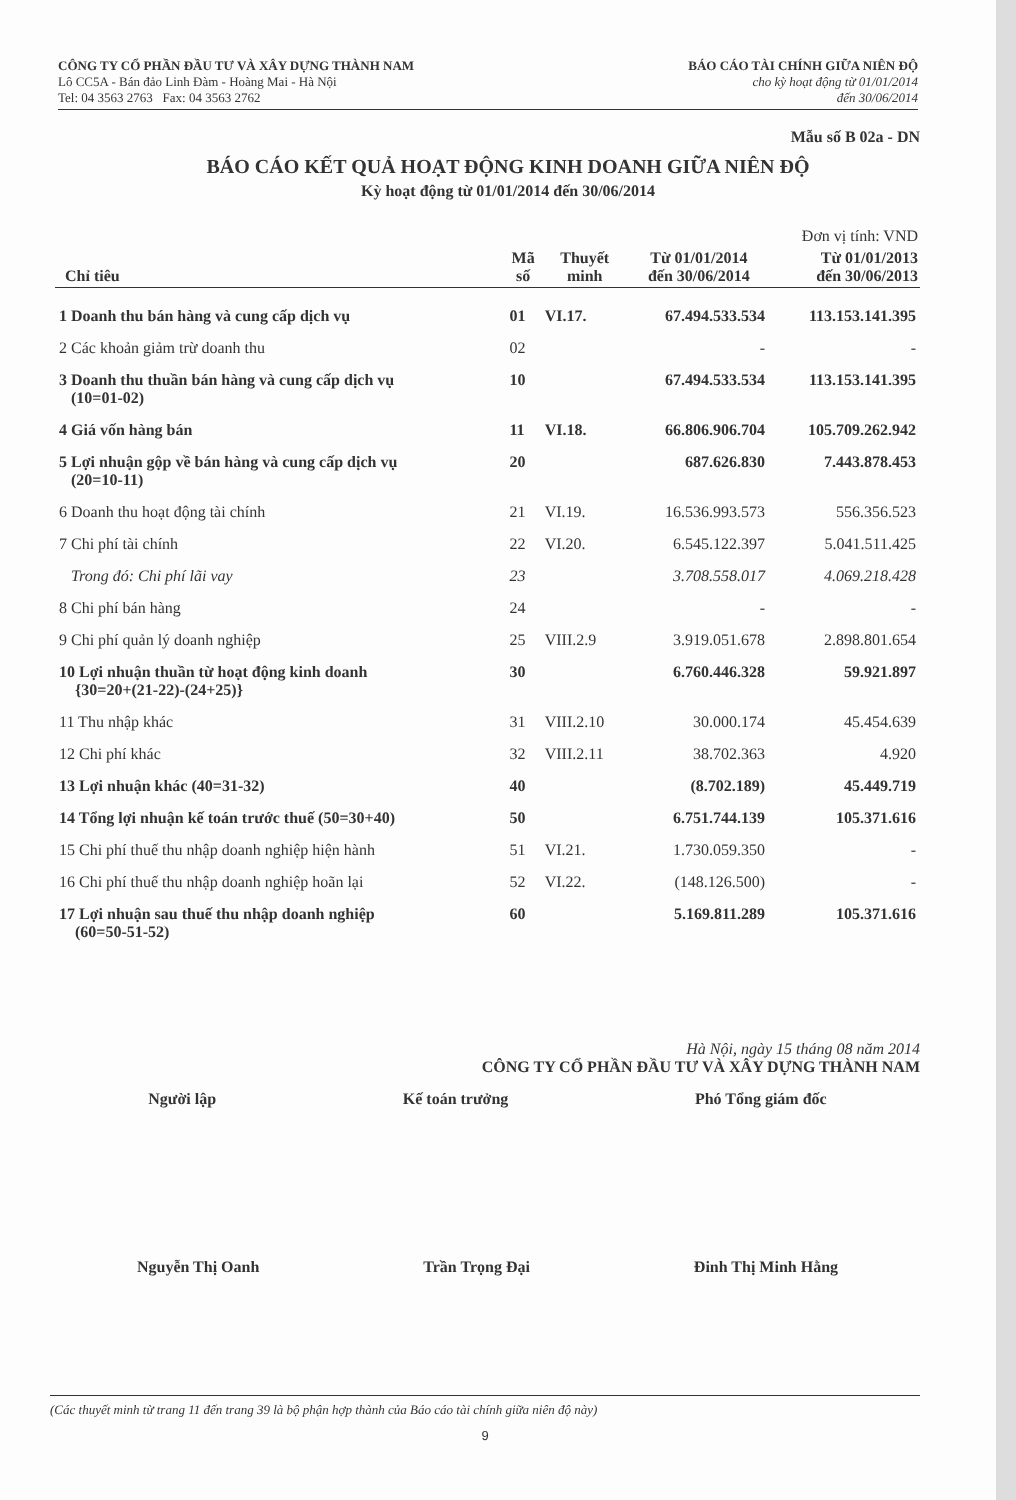CÔNG TY CỔ PHẦN ĐẦU TƯ VÀ XÂY DỰNG THÀNH NAM
Lô CC5A - Bán đảo Linh Đàm - Hoàng Mai - Hà Nội
Tel: 04 3563 2763 Fax: 04 3563 2762
BÁO CÁO TÀI CHÍNH GIỮA NIÊN ĐỘ
cho kỳ hoạt động từ 01/01/2014
đến 30/06/2014
Mẫu số B 02a - DN
BÁO CÁO KẾT QUẢ HOẠT ĐỘNG KINH DOANH GIỮA NIÊN ĐỘ
Kỳ hoạt động từ 01/01/2014 đến 30/06/2014
| Đơn vị tính: VND | | | | |
| --- | --- | --- | --- | --- |
| Chỉ tiêu | Mã số | Thuyết minh | Từ 01/01/2014 đến 30/06/2014 | Từ 01/01/2013 đến 30/06/2013 |
| 1 Doanh thu bán hàng và cung cấp dịch vụ | 01 | VI.17. | 67.494.533.534 | 113.153.141.395 |
| 2 Các khoản giảm trừ doanh thu | 02 | | - | - |
| 3 Doanh thu thuần bán hàng và cung cấp dịch vụ (10=01-02) | 10 | | 67.494.533.534 | 113.153.141.395 |
| 4 Giá vốn hàng bán | 11 | VI.18. | 66.806.906.704 | 105.709.262.942 |
| 5 Lợi nhuận gộp về bán hàng và cung cấp dịch vụ (20=10-11) | 20 | | 687.626.830 | 7.443.878.453 |
| 6 Doanh thu hoạt động tài chính | 21 | VI.19. | 16.536.993.573 | 556.356.523 |
| 7 Chi phí tài chính | 22 | VI.20. | 6.545.122.397 | 5.041.511.425 |
| Trong đó: Chi phí lãi vay | 23 | | 3.708.558.017 | 4.069.218.428 |
| 8 Chi phí bán hàng | 24 | | - | - |
| 9 Chi phí quản lý doanh nghiệp | 25 | VIII.2.9 | 3.919.051.678 | 2.898.801.654 |
| 10 Lợi nhuận thuần từ hoạt động kinh doanh {30=20+(21-22)-(24+25)} | 30 | | 6.760.446.328 | 59.921.897 |
| 11 Thu nhập khác | 31 | VIII.2.10 | 30.000.174 | 45.454.639 |
| 12 Chi phí khác | 32 | VIII.2.11 | 38.702.363 | 4.920 |
| 13 Lợi nhuận khác (40=31-32) | 40 | | (8.702.189) | 45.449.719 |
| 14 Tổng lợi nhuận kế toán trước thuế (50=30+40) | 50 | | 6.751.744.139 | 105.371.616 |
| 15 Chi phí thuế thu nhập doanh nghiệp hiện hành | 51 | VI.21. | 1.730.059.350 | - |
| 16 Chi phí thuế thu nhập doanh nghiệp hoãn lại | 52 | VI.22. | (148.126.500) | - |
| 17 Lợi nhuận sau thuế thu nhập doanh nghiệp (60=50-51-52) | 60 | | 5.169.811.289 | 105.371.616 |
Hà Nội, ngày 15 tháng 08 năm 2014
CÔNG TY CỔ PHẦN ĐẦU TƯ VÀ XÂY DỰNG THÀNH NAM
Người lập Kế toán trưởng Phó Tổng giám đốc
Nguyễn Thị Oanh Trần Trọng Đại Đinh Thị Minh Hằng
(Các thuyết minh từ trang 11 đến trang 39 là bộ phận hợp thành của Báo cáo tài chính giữa niên độ này)
9